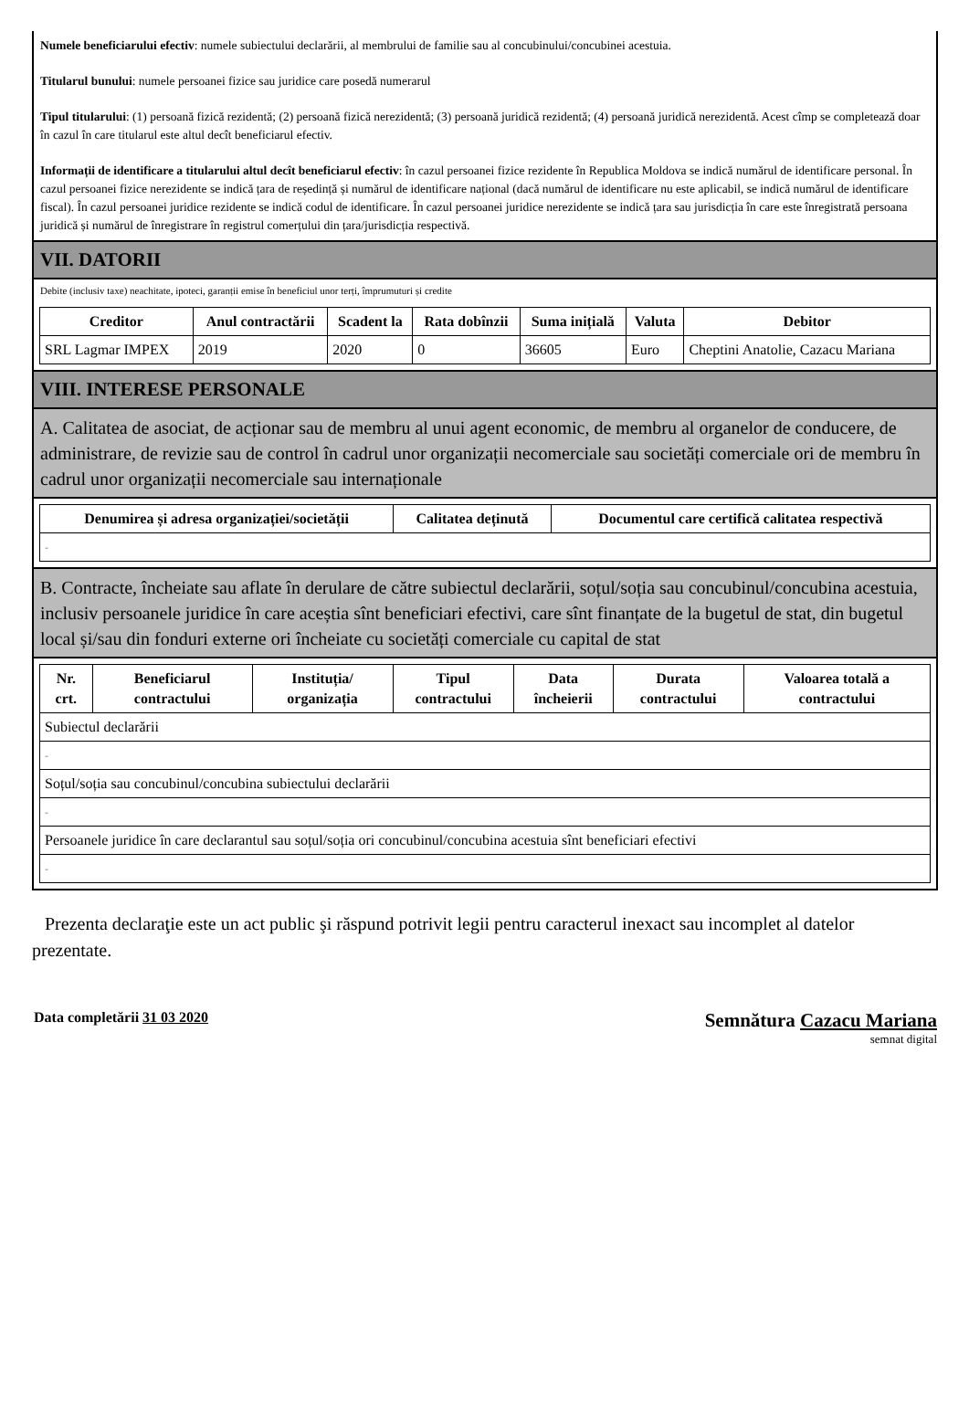Numele beneficiarului efectiv: numele subiectului declarării, al membrului de familie sau al concubinului/concubinei acestuia.
Titularul bunului: numele persoanei fizice sau juridice care posedă numerarul
Tipul titularului: (1) persoană fizică rezidentă; (2) persoană fizică nerezidentă; (3) persoană juridică rezidentă; (4) persoană juridică nerezidentă. Acest cîmp se completează doar în cazul în care titularul este altul decît beneficiarul efectiv.
Informații de identificare a titularului altul decît beneficiarul efectiv: în cazul persoanei fizice rezidente în Republica Moldova se indică numărul de identificare personal. În cazul persoanei fizice nerezidente se indică țara de reședință și numărul de identificare național (dacă numărul de identificare nu este aplicabil, se indică numărul de identificare fiscal). În cazul persoanei juridice rezidente se indică codul de identificare. În cazul persoanei juridice nerezidente se indică țara sau jurisdicția în care este înregistrată persoana juridică și numărul de înregistrare în registrul comerțului din țara/jurisdicția respectivă.
VII. DATORII
Debite (inclusiv taxe) neachitate, ipoteci, garanții emise în beneficiul unor terți, împrumuturi și credite
| Creditor | Anul contractării | Scadent la | Rata dobînzii | Suma inițială | Valuta | Debitor |
| --- | --- | --- | --- | --- | --- | --- |
| SRL Lagmar IMPEX | 2019 | 2020 | 0 | 36605 | Euro | Cheptini Anatolie, Cazacu Mariana |
VIII. INTERESE PERSONALE
A. Calitatea de asociat, de acționar sau de membru al unui agent economic, de membru al organelor de conducere, de administrare, de revizie sau de control în cadrul unor organizații necomerciale sau societăți comerciale ori de membru în cadrul unor organizații necomerciale sau internaționale
| Denumirea și adresa organizației/societății | Calitatea deținută | Documentul care certifică calitatea respectivă |
| --- | --- | --- |
| - | | |
B. Contracte, încheiate sau aflate în derulare de către subiectul declarării, soțul/soția sau concubinul/concubina acestuia, inclusiv persoanele juridice în care aceștia sînt beneficiari efectivi, care sînt finanțate de la bugetul de stat, din bugetul local și/sau din fonduri externe ori încheiate cu societăți comerciale cu capital de stat
| Nr. crt. | Beneficiarul contractului | Instituția/ organizația | Tipul contractului | Data încheierii | Durata contractului | Valoarea totală a contractului |
| --- | --- | --- | --- | --- | --- | --- |
| Subiectul declarării | | | | | | |
| - | | | | | | |
| Soțul/soția sau concubinul/concubina subiectului declarării | | | | | | |
| - | | | | | | |
| Persoanele juridice în care declarantul sau soțul/soția ori concubinul/concubina acestuia sînt beneficiari efectivi | | | | | | |
| - | | | | | | |
Prezenta declaraţie este un act public şi răspund potrivit legii pentru caracterul inexact sau incomplet al datelor prezentate.
Data completării 31 03 2020
Semnătura Cazacu Mariana
semnat digital